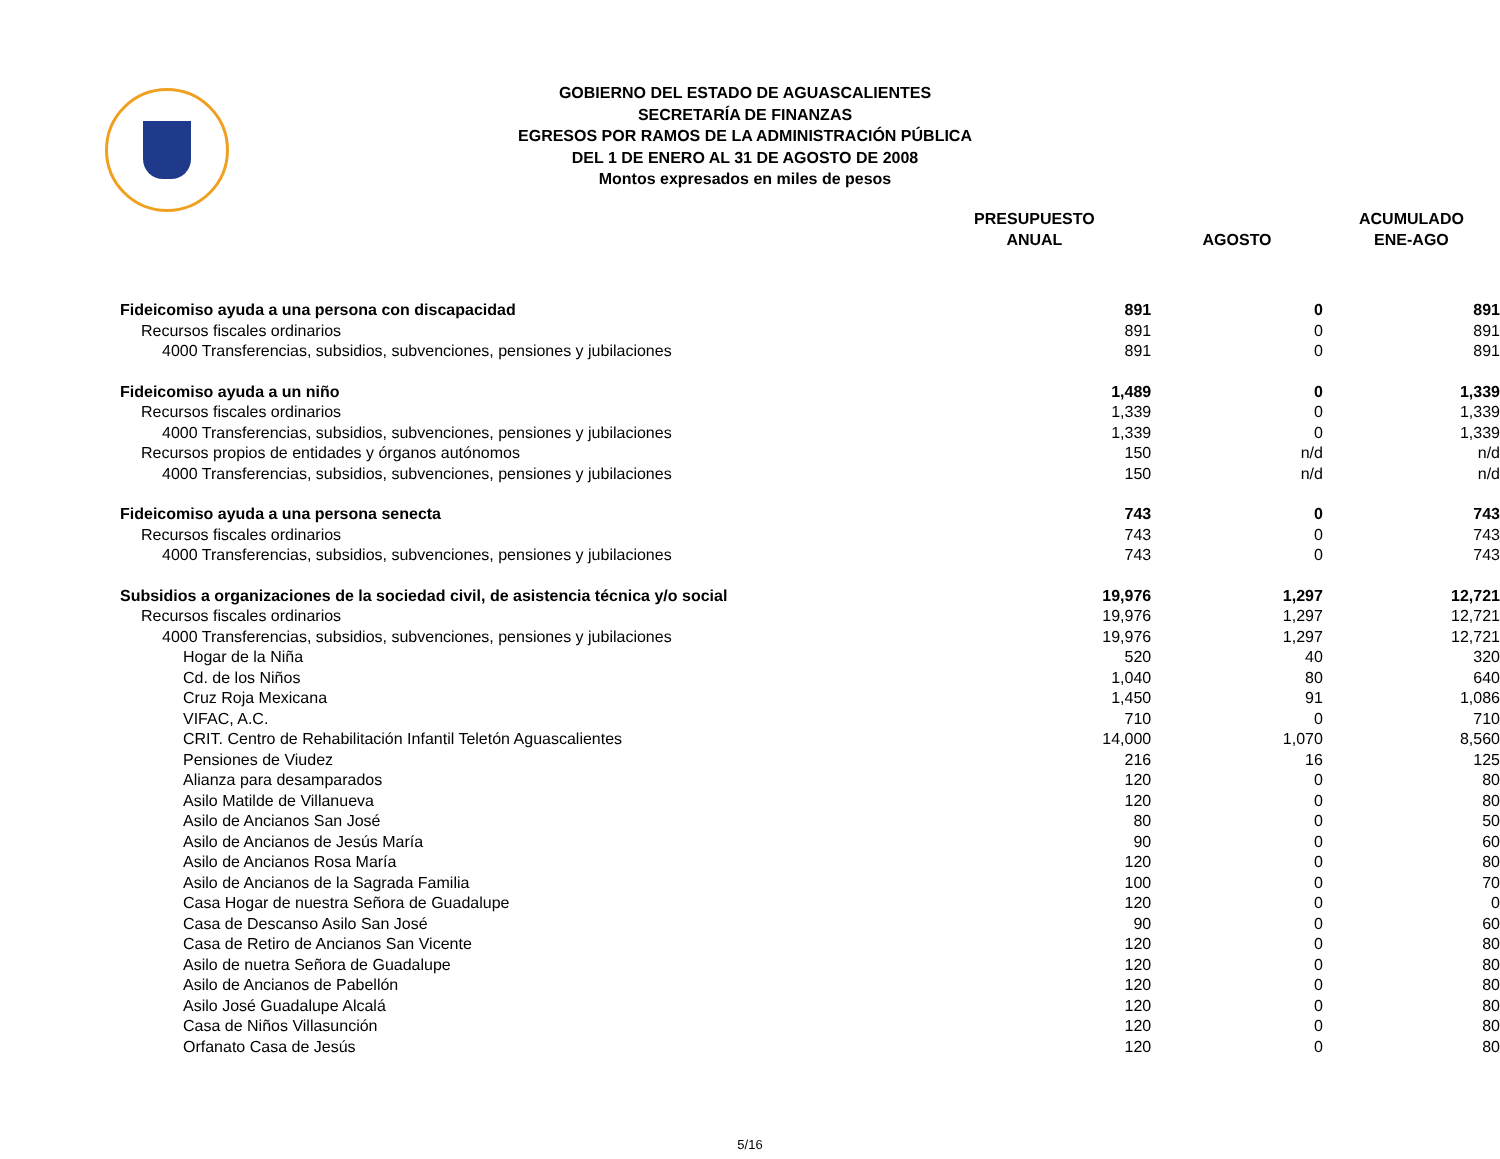GOBIERNO DEL ESTADO DE AGUASCALIENTES
SECRETARÍA DE FINANZAS
EGRESOS POR RAMOS DE LA ADMINISTRACIÓN PÚBLICA
DEL 1 DE ENERO AL 31 DE AGOSTO DE 2008
Montos expresados en miles de pesos
| | PRESUPUESTO ANUAL | AGOSTO | ACUMULADO ENE-AGO |
| --- | --- | --- | --- |
| Fideicomiso ayuda a una persona con discapacidad | 891 | 0 | 891 |
| Recursos fiscales ordinarios | 891 | 0 | 891 |
| 4000 Transferencias, subsidios, subvenciones, pensiones y jubilaciones | 891 | 0 | 891 |
| Fideicomiso ayuda a un niño | 1,489 | 0 | 1,339 |
| Recursos fiscales ordinarios | 1,339 | 0 | 1,339 |
| 4000 Transferencias, subsidios, subvenciones, pensiones y jubilaciones | 1,339 | 0 | 1,339 |
| Recursos propios de entidades y órganos autónomos | 150 | n/d | n/d |
| 4000 Transferencias, subsidios, subvenciones, pensiones y jubilaciones | 150 | n/d | n/d |
| Fideicomiso ayuda a una persona senecta | 743 | 0 | 743 |
| Recursos fiscales ordinarios | 743 | 0 | 743 |
| 4000 Transferencias, subsidios, subvenciones, pensiones y jubilaciones | 743 | 0 | 743 |
| Subsidios a organizaciones de la sociedad civil, de asistencia técnica y/o social | 19,976 | 1,297 | 12,721 |
| Recursos fiscales ordinarios | 19,976 | 1,297 | 12,721 |
| 4000 Transferencias, subsidios, subvenciones, pensiones y jubilaciones | 19,976 | 1,297 | 12,721 |
| Hogar de la Niña | 520 | 40 | 320 |
| Cd. de los Niños | 1,040 | 80 | 640 |
| Cruz Roja Mexicana | 1,450 | 91 | 1,086 |
| VIFAC, A.C. | 710 | 0 | 710 |
| CRIT. Centro de Rehabilitación Infantil Teletón Aguascalientes | 14,000 | 1,070 | 8,560 |
| Pensiones de Viudez | 216 | 16 | 125 |
| Alianza para desamparados | 120 | 0 | 80 |
| Asilo Matilde de Villanueva | 120 | 0 | 80 |
| Asilo de Ancianos San José | 80 | 0 | 50 |
| Asilo de Ancianos de Jesús María | 90 | 0 | 60 |
| Asilo de Ancianos Rosa María | 120 | 0 | 80 |
| Asilo de Ancianos de la Sagrada Familia | 100 | 0 | 70 |
| Casa Hogar de nuestra Señora de Guadalupe | 120 | 0 | 0 |
| Casa de Descanso Asilo San José | 90 | 0 | 60 |
| Casa de Retiro de Ancianos San Vicente | 120 | 0 | 80 |
| Asilo de nuetra Señora de Guadalupe | 120 | 0 | 80 |
| Asilo de Ancianos de Pabellón | 120 | 0 | 80 |
| Asilo José Guadalupe Alcalá | 120 | 0 | 80 |
| Casa de Niños Villasunción | 120 | 0 | 80 |
| Orfanato Casa de Jesús | 120 | 0 | 80 |
5/16